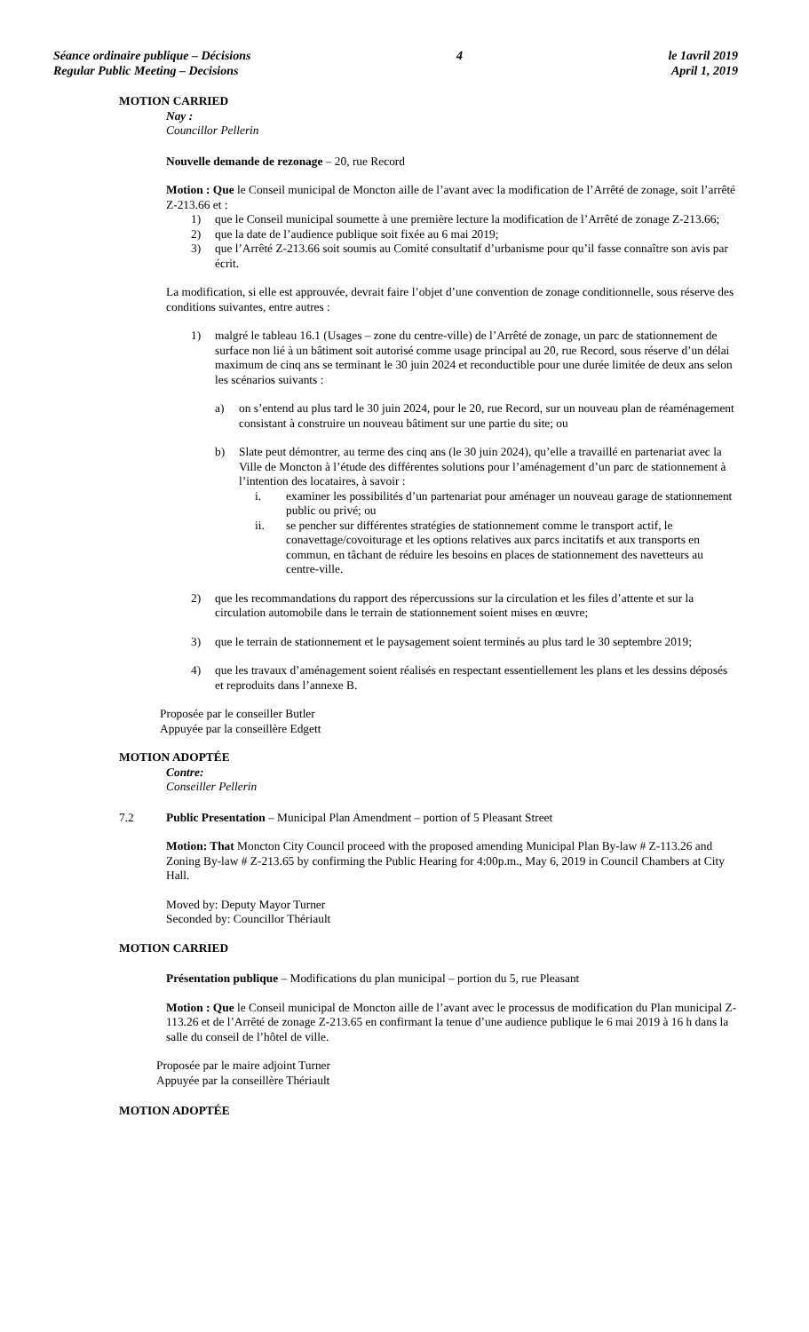Séance ordinaire publique – Décisions
Regular Public Meeting – Decisions
4 le 1avril 2019
April 1, 2019
MOTION CARRIED
Nay :
Councillor Pellerin
Nouvelle demande de rezonage – 20, rue Record
Motion : Que le Conseil municipal de Moncton aille de l’avant avec la modification de l’Arrêté de zonage, soit l’arrêté Z-213.66 et :
1) que le Conseil municipal soumette à une première lecture la modification de l’Arrêté de zonage Z-213.66;
2) que la date de l’audience publique soit fixée au 6 mai 2019;
3) que l’Arrêté Z-213.66 soit soumis au Comité consultatif d’urbanisme pour qu’il fasse connaître son avis par écrit.
La modification, si elle est approuvée, devrait faire l’objet d’une convention de zonage conditionnelle, sous réserve des conditions suivantes, entre autres :
1) malgré le tableau 16.1 (Usages – zone du centre-ville) de l’Arrêté de zonage, un parc de stationnement de surface non lié à un bâtiment soit autorisé comme usage principal au 20, rue Record, sous réserve d’un délai maximum de cinq ans se terminant le 30 juin 2024 et reconductible pour une durée limitée de deux ans selon les scénarios suivants :
a) on s’entend au plus tard le 30 juin 2024, pour le 20, rue Record, sur un nouveau plan de réaménagement consistant à construire un nouveau bâtiment sur une partie du site; ou
b) Slate peut démontrer, au terme des cinq ans (le 30 juin 2024), qu’elle a travaillé en partenariat avec la Ville de Moncton à l’étude des différentes solutions pour l’aménagement d’un parc de stationnement à l’intention des locataires, à savoir :
i. examiner les possibilités d’un partenariat pour aménager un nouveau garage de stationnement public ou privé; ou
ii. se pencher sur différentes stratégies de stationnement comme le transport actif, le conavettage/covoiturage et les options relatives aux parcs incitatifs et aux transports en commun, en tâchant de réduire les besoins en places de stationnement des navetteurs au centre-ville.
2) que les recommandations du rapport des répercussions sur la circulation et les files d’attente et sur la circulation automobile dans le terrain de stationnement soient mises en œuvre;
3) que le terrain de stationnement et le paysagement soient terminés au plus tard le 30 septembre 2019;
4) que les travaux d’aménagement soient réalisés en respectant essentiellement les plans et les dessins déposés et reproduits dans l’annexe B.
Proposée par le conseiller Butler
Appuyée par la conseillère Edgett
MOTION ADOPTÉE
Contre:
Conseiller Pellerin
7.2 Public Presentation – Municipal Plan Amendment – portion of 5 Pleasant Street
Motion: That Moncton City Council proceed with the proposed amending Municipal Plan By-law # Z-113.26 and Zoning By-law # Z-213.65 by confirming the Public Hearing for 4:00p.m., May 6, 2019 in Council Chambers at City Hall.
Moved by: Deputy Mayor Turner
Seconded by: Councillor Thériault
MOTION CARRIED
Présentation publique – Modifications du plan municipal – portion du 5, rue Pleasant
Motion : Que le Conseil municipal de Moncton aille de l’avant avec le processus de modification du Plan municipal Z-113.26 et de l’Arrêté de zonage Z-213.65 en confirmant la tenue d’une audience publique le 6 mai 2019 à 16 h dans la salle du conseil de l’hôtel de ville.
Proposée par le maire adjoint Turner
Appuyée par la conseillère Thériault
MOTION ADOPTÉE